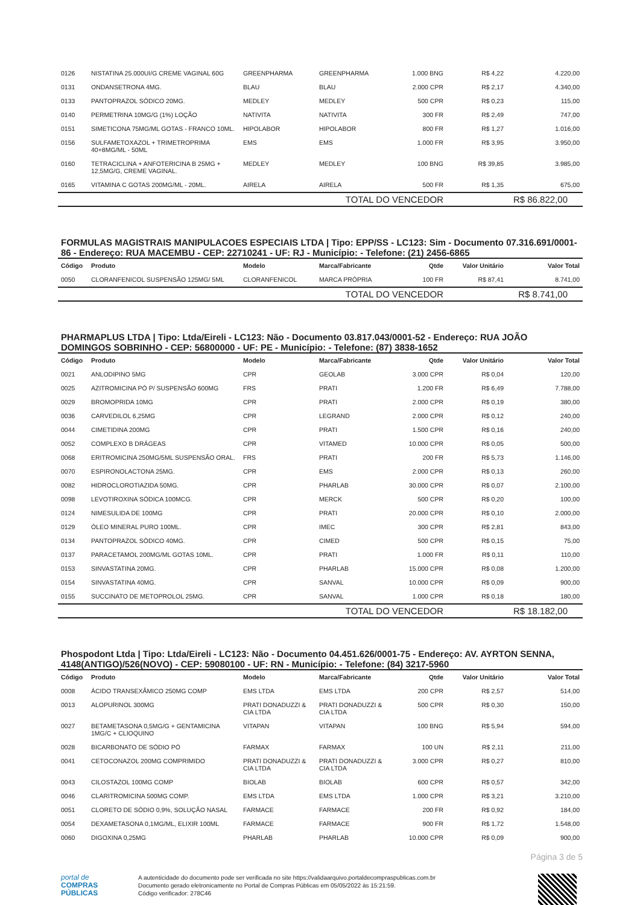| 0126 | NISTATINA 25.000UI/G CREME VAGINAL 60G | GREENPHARMA | GREENPHARMA | 1.000 BNG | R$ 4,22 | 4.220,00 |
| 0131 | ONDANSETRONA 4MG. | BLAU | BLAU | 2.000 CPR | R$ 2,17 | 4.340,00 |
| 0133 | PANTOPRAZOL SÓDICO 20MG. | MEDLEY | MEDLEY | 500 CPR | R$ 0,23 | 115,00 |
| 0140 | PERMETRINA 10MG/G (1%) LOÇÃO | NATIVITA | NATIVITA | 300 FR | R$ 2,49 | 747,00 |
| 0151 | SIMETICONA 75MG/ML GOTAS - FRANCO 10ML. | HIPOLABOR | HIPOLABOR | 800 FR | R$ 1,27 | 1.016,00 |
| 0156 | SULFAMETOXAZOL + TRIMETROPRIMA 40+8MG/ML - 50ML | EMS | EMS | 1.000 FR | R$ 3,95 | 3.950,00 |
| 0160 | TETRACICLINA + ANFOTERICINA B 25MG + 12,5MG/G, CREME VAGINAL. | MEDLEY | MEDLEY | 100 BNG | R$ 39,85 | 3.985,00 |
| 0165 | VITAMINA C GOTAS 200MG/ML - 20ML. | AIRELA | AIRELA | 500 FR | R$ 1,35 | 675,00 |
| TOTAL DO VENCEDOR | | | | | R$ 86.822,00 | |
FORMULAS MAGISTRAIS MANIPULACOES ESPECIAIS LTDA | Tipo: EPP/SS - LC123: Sim - Documento 07.316.691/0001-86 - Endereço: RUA MACEMBU - CEP: 22710241 - UF: RJ - Município: - Telefone: (21) 2456-6865
| Código | Produto | Modelo | Marca/Fabricante | Qtde | Valor Unitário | Valor Total |
| --- | --- | --- | --- | --- | --- | --- |
| 0050 | CLORANFENICOL SUSPENSÃO 125MG/ 5ML | CLORANFENICOL | MARCA PRÓPRIA | 100 FR | R$ 87,41 | 8.741,00 |
| TOTAL DO VENCEDOR | | | | | R$ 8.741,00 | |
PHARMAPLUS LTDA | Tipo: Ltda/Eireli - LC123: Não - Documento 03.817.043/0001-52 - Endereço: RUA JOÃO DOMINGOS SOBRINHO - CEP: 56800000 - UF: PE - Município: - Telefone: (87) 3838-1652
| Código | Produto | Modelo | Marca/Fabricante | Qtde | Valor Unitário | Valor Total |
| --- | --- | --- | --- | --- | --- | --- |
| 0021 | ANLODIPINO 5MG | CPR | GEOLAB | 3.000 CPR | R$ 0,04 | 120,00 |
| 0025 | AZITROMICINA PÓ P/ SUSPENSÃO 600MG | FRS | PRATI | 1.200 FR | R$ 6,49 | 7.788,00 |
| 0029 | BROMOPRIDA 10MG | CPR | PRATI | 2.000 CPR | R$ 0,19 | 380,00 |
| 0036 | CARVEDILOL 6,25MG | CPR | LEGRAND | 2.000 CPR | R$ 0,12 | 240,00 |
| 0044 | CIMETIDINA 200MG | CPR | PRATI | 1.500 CPR | R$ 0,16 | 240,00 |
| 0052 | COMPLEXO B DRÁGEAS | CPR | VITAMED | 10.000 CPR | R$ 0,05 | 500,00 |
| 0068 | ERITROMICINA 250MG/5ML SUSPENSÃO ORAL. | FRS | PRATI | 200 FR | R$ 5,73 | 1.146,00 |
| 0070 | ESPIRONOLACTONA 25MG. | CPR | EMS | 2.000 CPR | R$ 0,13 | 260,00 |
| 0082 | HIDROCLOROTIAZIDA 50MG. | CPR | PHARLAB | 30.000 CPR | R$ 0,07 | 2.100,00 |
| 0098 | LEVOTIROXINA SÓDICA 100MCG. | CPR | MERCK | 500 CPR | R$ 0,20 | 100,00 |
| 0124 | NIMESULIDA DE 100MG | CPR | PRATI | 20.000 CPR | R$ 0,10 | 2.000,00 |
| 0129 | ÓLEO MINERAL PURO 100ML. | CPR | IMEC | 300 CPR | R$ 2,81 | 843,00 |
| 0134 | PANTOPRAZOL SÓDICO 40MG. | CPR | CIMED | 500 CPR | R$ 0,15 | 75,00 |
| 0137 | PARACETAMOL 200MG/ML GOTAS 10ML. | CPR | PRATI | 1.000 FR | R$ 0,11 | 110,00 |
| 0153 | SINVASTATINA 20MG. | CPR | PHARLAB | 15.000 CPR | R$ 0,08 | 1.200,00 |
| 0154 | SINVASTATINA 40MG. | CPR | SANVAL | 10.000 CPR | R$ 0,09 | 900,00 |
| 0155 | SUCCINATO DE METOPROLOL 25MG. | CPR | SANVAL | 1.000 CPR | R$ 0,18 | 180,00 |
| TOTAL DO VENCEDOR | | | | | R$ 18.182,00 | |
Phospodont Ltda | Tipo: Ltda/Eireli - LC123: Não - Documento 04.451.626/0001-75 - Endereço: AV. AYRTON SENNA, 4148(ANTIGO)/526(NOVO) - CEP: 59080100 - UF: RN - Município: - Telefone: (84) 3217-5960
| Código | Produto | Modelo | Marca/Fabricante | Qtde | Valor Unitário | Valor Total |
| --- | --- | --- | --- | --- | --- | --- |
| 0008 | ÁCIDO TRANSEXÂMICO 250MG COMP | EMS LTDA | EMS LTDA | 200 CPR | R$ 2,57 | 514,00 |
| 0013 | ALOPURINOL 300MG | PRATI DONADUZZI & CIA LTDA | PRATI DONADUZZI & CIA LTDA | 500 CPR | R$ 0,30 | 150,00 |
| 0027 | BETAMETASONA 0,5MG/G + GENTAMICINA 1MG/C + CLIOQUINO | VITAPAN | VITAPAN | 100 BNG | R$ 5,94 | 594,00 |
| 0028 | BICARBONATO DE SÓDIO PÓ | FARMAX | FARMAX | 100 UN | R$ 2,11 | 211,00 |
| 0041 | CETOCONAZOL 200MG COMPRIMIDO | PRATI DONADUZZI & CIA LTDA | PRATI DONADUZZI & CIA LTDA | 3.000 CPR | R$ 0,27 | 810,00 |
| 0043 | CILOSTAZOL 100MG COMP | BIOLAB | BIOLAB | 600 CPR | R$ 0,57 | 342,00 |
| 0046 | CLARITROMICINA 500MG COMP. | EMS LTDA | EMS LTDA | 1.000 CPR | R$ 3,21 | 3.210,00 |
| 0051 | CLORETO DE SÓDIO 0,9%, SOLUÇÃO NASAL | FARMACE | FARMACE | 200 FR | R$ 0,92 | 184,00 |
| 0054 | DEXAMETASONA 0,1MG/ML, ELIXIR 100ML | FARMACE | FARMACE | 900 FR | R$ 1,72 | 1.548,00 |
| 0060 | DIGOXINA 0,25MG | PHARLAB | PHARLAB | 10.000 CPR | R$ 0,09 | 900,00 |
Página 3 de 5
portal de
COMPRAS
PÚBLICAS
A autenticidade do documento pode ser verificada no site https://validaarquivo.portaldecompraspublicas.com.br
Documento gerado eletronicamente no Portal de Compras Públicas em 05/05/2022 às 15:21:59.
Código verificador: 278C46